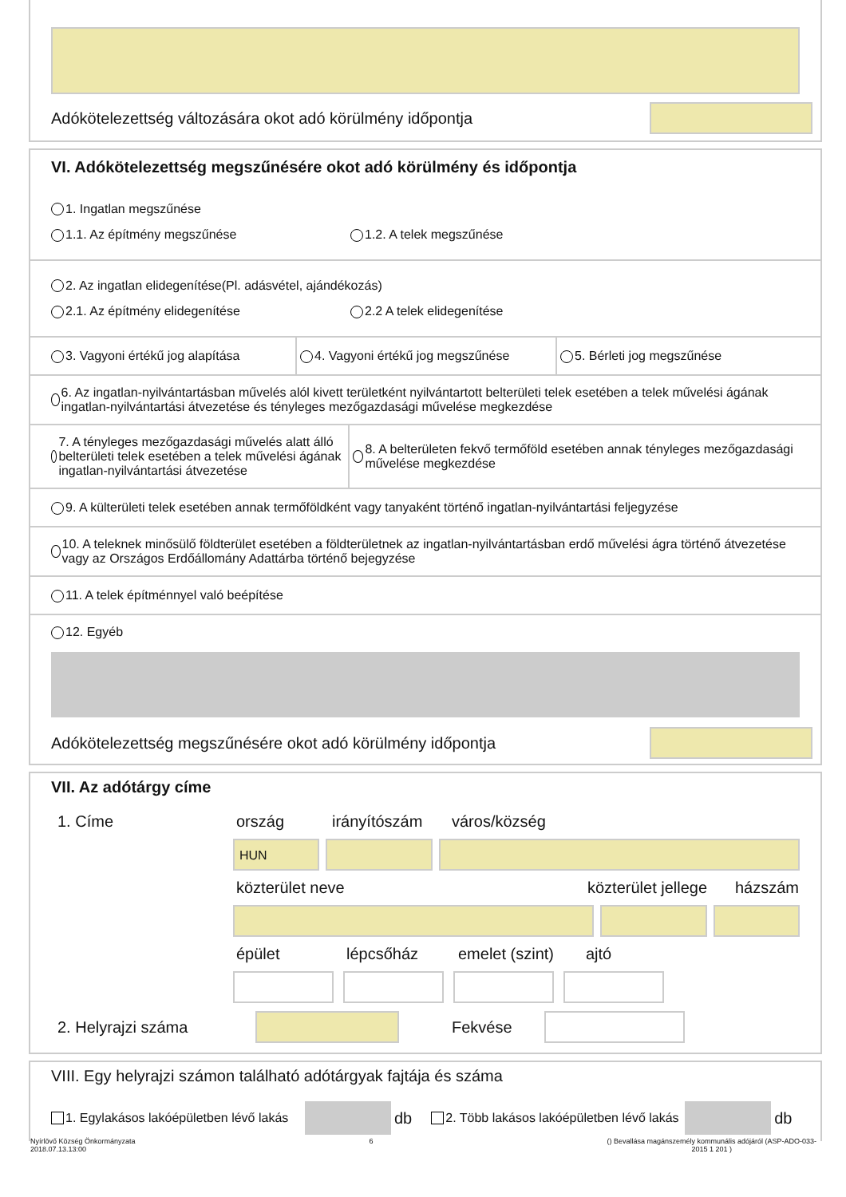Adókötelezettség változására okot adó körülmény időpontja
VI. Adókötelezettség megszűnésére okot adó körülmény és időpontja
1. Ingatlan megszűnése
1.1. Az építmény megszűnése 1.2. A telek megszűnése
2. Az ingatlan elidegenítése(Pl. adásvétel, ajándékozás)
2.1. Az építmény elidegenítése 2.2 A telek elidegenítése
3. Vagyoni értékű jog alapítása 4. Vagyoni értékű jog megszűnése 5. Bérleti jog megszűnése
6. Az ingatlan-nyilvántartásban művelés alól kivett területként nyilvántartott belterületi telek esetében a telek művelési ágának ingatlan-nyilvántartási átvezetése és tényleges mezőgazdasági művelése megkezdése
7. A tényleges mezőgazdasági művelés alatt álló belterületi telek esetében a telek művelési ágának ingatlan-nyilvántartási átvezetése
8. A belterületen fekvő termőföld esetében annak tényleges mezőgazdasági művelése megkezdése
9. A külterületi telek esetében annak termőföldként vagy tanyaként történő ingatlan-nyilvántartási feljegyzése
10. A teleknek minősülő földterület esetében a földterületnek az ingatlan-nyilvántartásban erdő művelési ágra történő átvezetése vagy az Országos Erdőállomány Adattárba történő bejegyzése
11. A telek építménnyel való beépítése
12. Egyéb
Adókötelezettség megszűnésére okot adó körülmény időpontja
VII. Az adótárgy címe
1. Címe ország irányítószám város/község
HUN
közterület neve közterület jellege házszám
épület lépcsőház emelet (szint) ajtó
2. Helyrajzi száma Fekvése
VIII. Egy helyrajzi számon található adótárgyak fajtája és száma
1. Egylakásos lakóépületben lévő lakás
db 2. Több lakásos lakóépületben lévő lakás
db
Nyírlövő Község Önkormányzata
2018.07.13.13:00
6 () Bevallása magánszemély kommunális adójáról (ASP-ADO-033-
2015 1 201 )